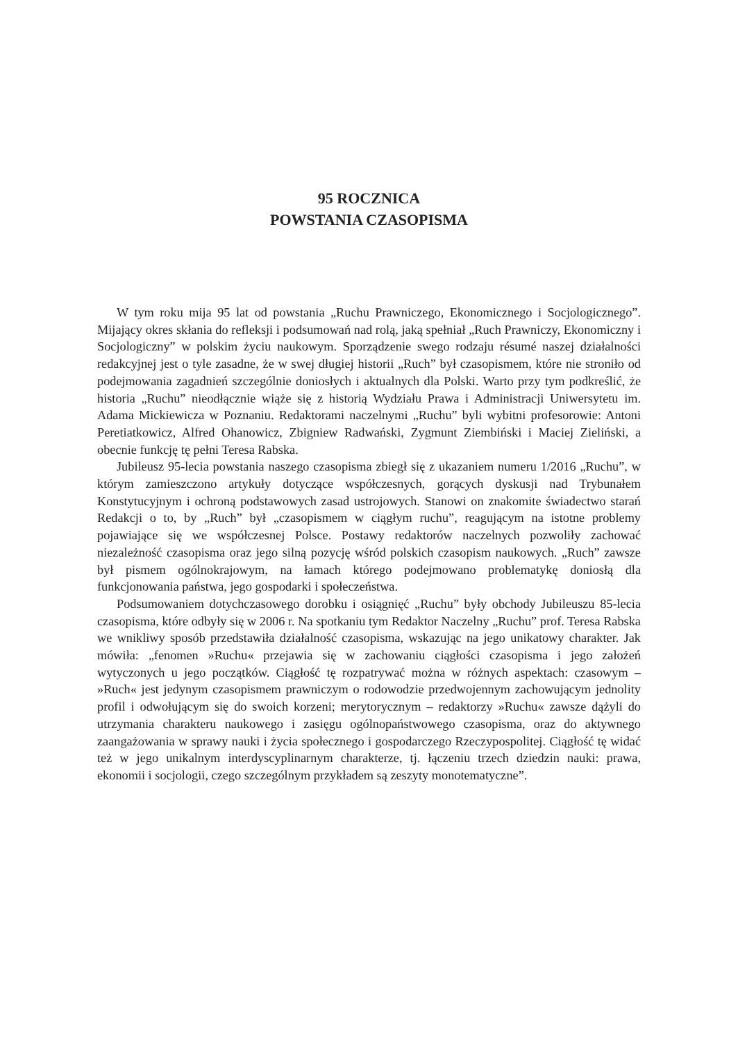95 ROCZNICA
POWSTANIA CZASOPISMA
W tym roku mija 95 lat od powstania „Ruchu Prawniczego, Ekonomicznego i Socjologicznego”. Mijający okres skłania do refleksji i podsumowań nad rolą, jaką spełniał „Ruch Prawniczy, Ekonomiczny i Socjologiczny” w polskim życiu naukowym. Sporządzenie swego rodzaju résumé naszej działalności redakcyjnej jest o tyle zasadne, że w swej długiej historii „Ruch” był czasopismem, które nie stroniło od podejmowania zagadnień szczególnie doniosłych i aktualnych dla Polski. Warto przy tym podkreślić, że historia „Ruchu” nieodłącznie wiąże się z historią Wydziału Prawa i Administracji Uniwersytetu im. Adama Mickiewicza w Poznaniu. Redaktorami naczelnymi „Ruchu” byli wybitni profesorowie: Antoni Peretiatkowicz, Alfred Ohanowicz, Zbigniew Radwański, Zygmunt Ziembiński i Maciej Zieliński, a obecnie funkcję tę pełni Teresa Rabska.
Jubileusz 95-lecia powstania naszego czasopisma zbiegł się z ukazaniem numeru 1/2016 „Ruchu”, w którym zamieszczono artykuły dotyczące współczesnych, gorących dyskusji nad Trybunałem Konstytucyjnym i ochroną podstawowych zasad ustrojowych. Stanowi on znakomite świadectwo starań Redakcji o to, by „Ruch” był „czasopismem w ciągłym ruchu”, reagującym na istotne problemy pojawiające się we współczesnej Polsce. Postawy redaktorów naczelnych pozwoliły zachować niezależność czasopisma oraz jego silną pozycję wśród polskich czasopism naukowych. „Ruch” zawsze był pismem ogólnokrajowym, na łamach którego podejmowano problematykę doniosłą dla funkcjonowania państwa, jego gospodarki i społeczeństwa.
Podsumowaniem dotychczasowego dorobku i osiągnięć „Ruchu” były obchody Jubileuszu 85-lecia czasopisma, które odbyły się w 2006 r. Na spotkaniu tym Redaktor Naczelny „Ruchu” prof. Teresa Rabska we wnikliwy sposób przedstawiła działalność czasopisma, wskazując na jego unikatowy charakter. Jak mówiła: „fenomen »Ruchu« przejawia się w zachowaniu ciągłości czasopisma i jego założeń wytyczonych u jego początków. Ciągłość tę rozpatrywać można w różnych aspektach: czasowym – »Ruch« jest jedynym czasopismem prawniczym o rodowodzie przedwojennym zachowującym jednolity profil i odwołującym się do swoich korzeni; merytorycznym – redaktorzy »Ruchu« zawsze dążyli do utrzymania charakteru naukowego i zasięgu ogólnopaństwowego czasopisma, oraz do aktywnego zaangażowania w sprawy nauki i życia społecznego i gospodarczego Rzeczypospolitej. Ciągłość tę widać też w jego unikalnym interdyscyplinarnym charakterze, tj. łączeniu trzech dziedzin nauki: prawa, ekonomii i socjologii, czego szczególnym przykładem są zeszyty monotematyczne”.